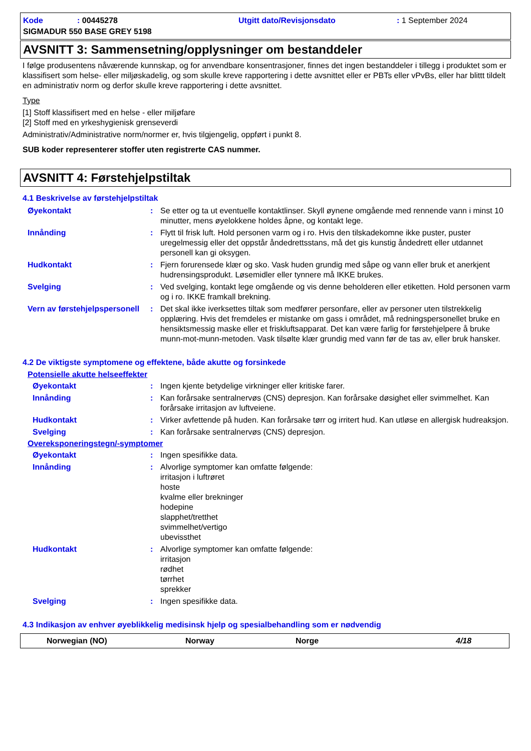Kode: 00445278
Utgitt dato/Revisjonsdato
: 1 September 2024
SIGMADUR 550 BASE GREY 5198
AVSNITT 3: Sammensetning/opplysninger om bestanddeler
I følge produsentens nåværende kunnskap, og for anvendbare konsentrasjoner, finnes det ingen bestanddeler i tillegg i produktet som er klassifisert som helse- eller miljøskadelig, og som skulle kreve rapportering i dette avsnittet eller er PBTs eller vPvBs, eller har blittt tildelt en administrativ norm og derfor skulle kreve rapportering i dette avsnittet.
Type
[1] Stoff klassifisert med en helse - eller miljøfare
[2] Stoff med en yrkeshygienisk grenseverdi
Administrativ/Administrative norm/normer er, hvis tilgjengelig, oppført i punkt 8.
SUB koder representerer stoffer uten registrerte CAS nummer.
AVSNITT 4: Førstehjelpstiltak
4.1 Beskrivelse av førstehjelpstiltak
Øyekontakt : Se etter og ta ut eventuelle kontaktlinser. Skyll øynene omgående med rennende vann i minst 10 minutter, mens øyelokkene holdes åpne, og kontakt lege.
Innånding : Flytt til frisk luft. Hold personen varm og i ro. Hvis den tilskadekomne ikke puster, puster uregelmessig eller det oppstår åndedrettsstans, må det gis kunstig åndedrett eller utdannet personell kan gi oksygen.
Hudkontakt : Fjern forurensede klær og sko. Vask huden grundig med såpe og vann eller bruk et anerkjent hudrensingsprodukt. Løsemidler eller tynnere må IKKE brukes.
Svelging : Ved svelging, kontakt lege omgående og vis denne beholderen eller etiketten. Hold personen varm og i ro. IKKE framkall brekning.
Vern av førstehjelpspersonell
: Det skal ikke iverksettes tiltak som medfører personfare, eller av personer uten tilstrekkelig opplæring. Hvis det fremdeles er mistanke om gass i området, må redningspersonellet bruke en hensiktsmessig maske eller et friskluftsapparat. Det kan være farlig for førstehjelpere å bruke munn-mot-munn-metoden. Vask tilsølte klær grundig med vann før de tas av, eller bruk hansker.
4.2 De viktigste symptomene og effektene, både akutte og forsinkede
Potensielle akutte helseeffekter
Øyekontakt : Ingen kjente betydelige virkninger eller kritiske farer.
Innånding : Kan forårsake sentralnervøs (CNS) depresjon. Kan forårsake døsighet eller svimmelhet. Kan forårsake irritasjon av luftveiene.
Hudkontakt : Virker avfettende på huden. Kan forårsake tørr og irritert hud. Kan utløse en allergisk hudreaksjon.
Svelging : Kan forårsake sentralnervøs (CNS) depresjon.
Overeksponeringstegn/-symptomer
Øyekontakt : Ingen spesifikke data.
Innånding : Alvorlige symptomer kan omfatte følgende:
irritasjon i luftrøret
hoste
kvalme eller brekninger
hodepine
slapphet/tretthet
svimmelhet/vertigo
ubevissthet
Hudkontakt : Alvorlige symptomer kan omfatte følgende:
irritasjon
rødhet
tørrhet
sprekker
Svelging : Ingen spesifikke data.
4.3 Indikasjon av enhver øyeblikkelig medisinsk hjelp og spesialbehandling som er nødvendig
Norwegian (NO) Norway Norge 4/18